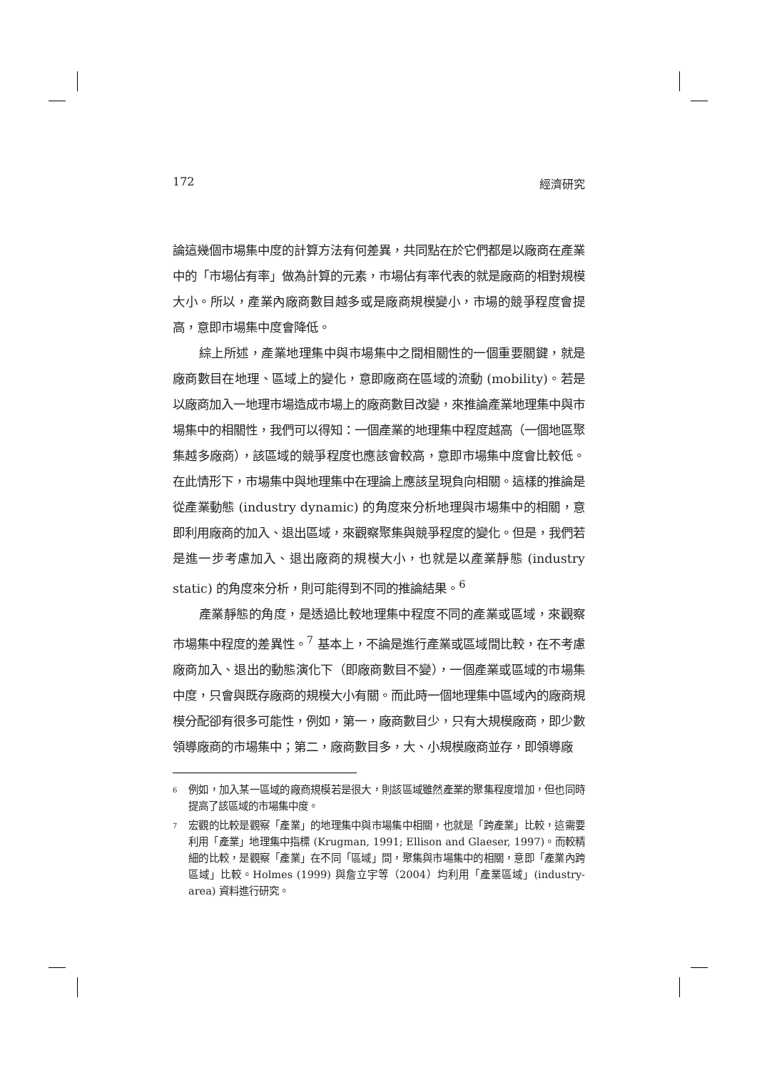172 經濟研究
論這幾個市場集中度的計算方法有何差異，共同點在於它們都是以廠商在產業中的「市場佔有率」做為計算的元素，市場佔有率代表的就是廠商的相對規模大小。所以，產業內廠商數目越多或是廠商規模變小，市場的競爭程度會提高，意即市場集中度會降低。
綜上所述，產業地理集中與市場集中之間相關性的一個重要關鍵，就是廠商數目在地理、區域上的變化，意即廠商在區域的流動 (mobility)。若是以廠商加入一地理市場造成市場上的廠商數目改變，來推論產業地理集中與市場集中的相關性，我們可以得知：一個產業的地理集中程度越高（一個地區聚集越多廠商），該區域的競爭程度也應該會較高，意即市場集中度會比較低。在此情形下，市場集中與地理集中在理論上應該呈現負向相關。這樣的推論是從產業動態 (industry dynamic) 的角度來分析地理與市場集中的相關，意即利用廠商的加入、退出區域，來觀察聚集與競爭程度的變化。但是，我們若是進一步考慮加入、退出廠商的規模大小，也就是以產業靜態 (industry static) 的角度來分析，則可能得到不同的推論結果。<sup>6</sup>
產業靜態的角度，是透過比較地理集中程度不同的產業或區域，來觀察市場集中程度的差異性。<sup>7</sup> 基本上，不論是進行產業或區域間比較，在不考慮廠商加入、退出的動態演化下（即廠商數目不變），一個產業或區域的市場集中度，只會與既存廠商的規模大小有關。而此時一個地理集中區域內的廠商規模分配卻有很多可能性，例如，第一，廠商數目少，只有大規模廠商，即少數領導廠商的市場集中；第二，廠商數目多，大、小規模廠商並存，即領導廠
6
例如，加入某一區域的廠商規模若是很大，則該區域雖然產業的聚集程度增加，但也同時提高了該區域的市場集中度。
7
宏觀的比較是觀察「產業」的地理集中與市場集中相關，也就是「跨產業」比較，這需要利用「產業」地理集中指標 (Krugman, 1991; Ellison and Glaeser, 1997)。而較精細的比較，是觀察「產業」在不同「區域」間，聚集與市場集中的相關，意即「產業內跨區域」比較。Holmes (1999) 與詹立宇等（2004）均利用「產業區域」(industry-area) 資料進行研究。